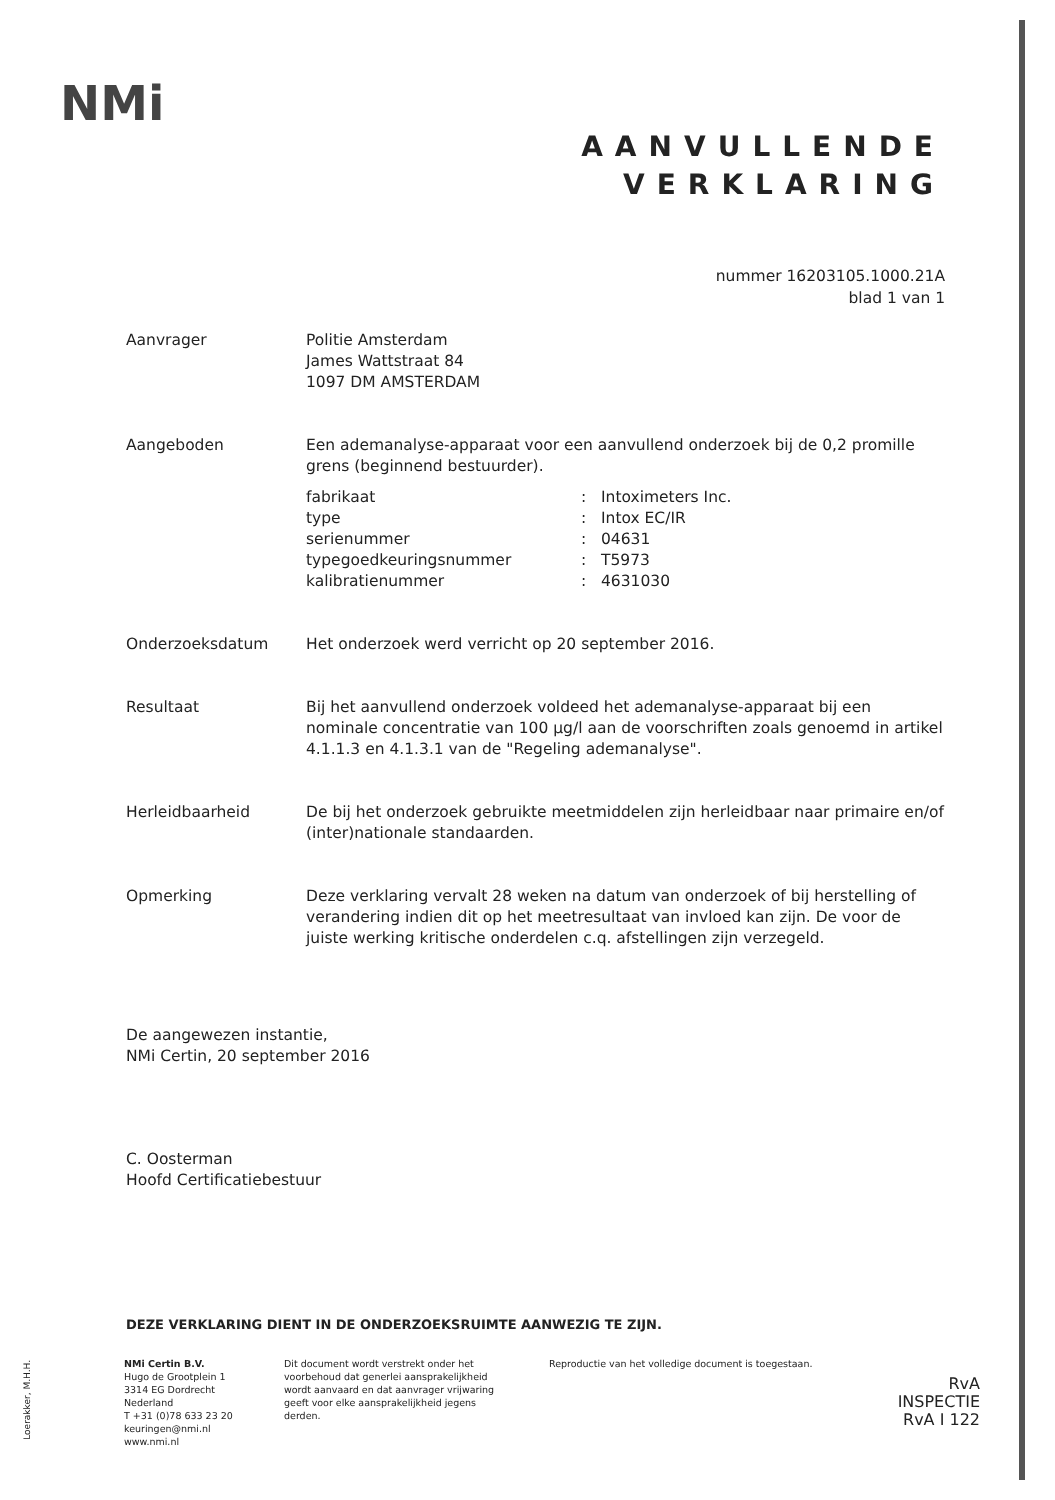NMi
AANVULLENDE
VERKLARING
nummer 16203105.1000.21A
blad 1 van 1
Aanvrager Politie Amsterdam
James Wattstraat 84
1097 DM AMSTERDAM
Aangeboden Een ademanalyse-apparaat voor een aanvullend onderzoek bij de 0,2 promille grens (beginnend bestuurder).
| fabrikaat | : | Intoximeters Inc. |
| type | : | Intox EC/IR |
| serienummer | : | 04631 |
| typegoedkeuringsnummer | : | T5973 |
| kalibratienummer | : | 4631030 |
Onderzoeksdatum Het onderzoek werd verricht op 20 september 2016.
Resultaat Bij het aanvullend onderzoek voldeed het ademanalyse-apparaat bij een nominale concentratie van 100 µg/l aan de voorschriften zoals genoemd in artikel 4.1.1.3 en 4.1.3.1 van de "Regeling ademanalyse".
Herleidbaarheid De bij het onderzoek gebruikte meetmiddelen zijn herleidbaar naar primaire en/of (inter)nationale standaarden.
Opmerking Deze verklaring vervalt 28 weken na datum van onderzoek of bij herstelling of verandering indien dit op het meetresultaat van invloed kan zijn. De voor de juiste werking kritische onderdelen c.q. afstellingen zijn verzegeld.
De aangewezen instantie,
NMi Certin, 20 september 2016
C. Oosterman
Hoofd Certificatiebestuur
DEZE VERKLARING DIENT IN DE ONDERZOEKSRUIMTE AANWEZIG TE ZIJN.
Loerakker, M.H.H.
NMi Certin B.V.
Hugo de Grootplein 1
3314 EG Dordrecht
Nederland
T +31 (0)78 633 23 20
keuringen@nmi.nl
www.nmi.nl
Dit document wordt verstrekt onder het voorbehoud dat generlei aansprakelijkheid wordt aanvaard en dat aanvrager vrijwaring geeft voor elke aansprakelijkheid jegens derden.
Reproductie van het volledige document is toegestaan.
RvA
INSPECTIE
RvA I 122